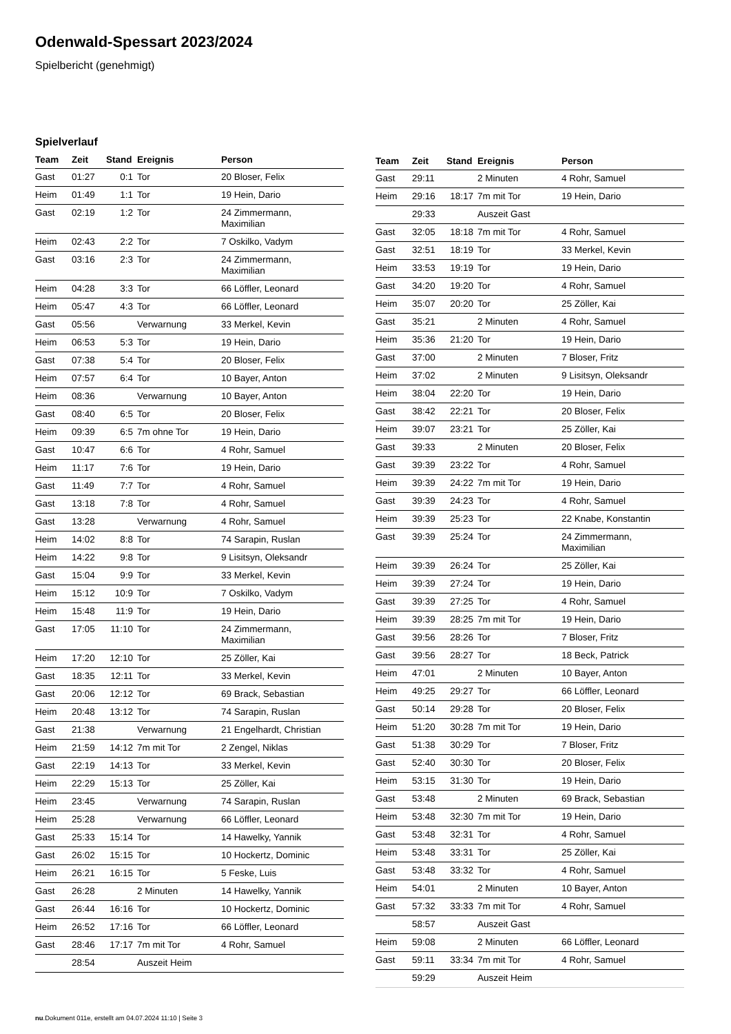Odenwald-Spessart 2023/2024
Spielbericht (genehmigt)
Spielverlauf
| Team | Zeit | Stand | Ereignis | Person |
| --- | --- | --- | --- | --- |
| Gast | 01:27 | 0:1 | Tor | 20 Bloser, Felix |
| Heim | 01:49 | 1:1 | Tor | 19 Hein, Dario |
| Gast | 02:19 | 1:2 | Tor | 24 Zimmermann, Maximilian |
| Heim | 02:43 | 2:2 | Tor | 7 Oskilko, Vadym |
| Gast | 03:16 | 2:3 | Tor | 24 Zimmermann, Maximilian |
| Heim | 04:28 | 3:3 | Tor | 66 Löffler, Leonard |
| Heim | 05:47 | 4:3 | Tor | 66 Löffler, Leonard |
| Gast | 05:56 | | Verwarnung | 33 Merkel, Kevin |
| Heim | 06:53 | 5:3 | Tor | 19 Hein, Dario |
| Gast | 07:38 | 5:4 | Tor | 20 Bloser, Felix |
| Heim | 07:57 | 6:4 | Tor | 10 Bayer, Anton |
| Heim | 08:36 | | Verwarnung | 10 Bayer, Anton |
| Gast | 08:40 | 6:5 | Tor | 20 Bloser, Felix |
| Heim | 09:39 | 6:5 | 7m ohne Tor | 19 Hein, Dario |
| Gast | 10:47 | 6:6 | Tor | 4 Rohr, Samuel |
| Heim | 11:17 | 7:6 | Tor | 19 Hein, Dario |
| Gast | 11:49 | 7:7 | Tor | 4 Rohr, Samuel |
| Gast | 13:18 | 7:8 | Tor | 4 Rohr, Samuel |
| Gast | 13:28 | | Verwarnung | 4 Rohr, Samuel |
| Heim | 14:02 | 8:8 | Tor | 74 Sarapin, Ruslan |
| Heim | 14:22 | 9:8 | Tor | 9 Lisitsyn, Oleksandr |
| Gast | 15:04 | 9:9 | Tor | 33 Merkel, Kevin |
| Heim | 15:12 | 10:9 | Tor | 7 Oskilko, Vadym |
| Heim | 15:48 | 11:9 | Tor | 19 Hein, Dario |
| Gast | 17:05 | 11:10 | Tor | 24 Zimmermann, Maximilian |
| Heim | 17:20 | 12:10 | Tor | 25 Zöller, Kai |
| Gast | 18:35 | 12:11 | Tor | 33 Merkel, Kevin |
| Gast | 20:06 | 12:12 | Tor | 69 Brack, Sebastian |
| Heim | 20:48 | 13:12 | Tor | 74 Sarapin, Ruslan |
| Gast | 21:38 | | Verwarnung | 21 Engelhardt, Christian |
| Heim | 21:59 | 14:12 | 7m mit Tor | 2 Zengel, Niklas |
| Gast | 22:19 | 14:13 | Tor | 33 Merkel, Kevin |
| Heim | 22:29 | 15:13 | Tor | 25 Zöller, Kai |
| Heim | 23:45 | | Verwarnung | 74 Sarapin, Ruslan |
| Heim | 25:28 | | Verwarnung | 66 Löffler, Leonard |
| Gast | 25:33 | 15:14 | Tor | 14 Hawelky, Yannik |
| Gast | 26:02 | 15:15 | Tor | 10 Hockertz, Dominic |
| Heim | 26:21 | 16:15 | Tor | 5 Feske, Luis |
| Gast | 26:28 | | 2 Minuten | 14 Hawelky, Yannik |
| Gast | 26:44 | 16:16 | Tor | 10 Hockertz, Dominic |
| Heim | 26:52 | 17:16 | Tor | 66 Löffler, Leonard |
| Gast | 28:46 | 17:17 | 7m mit Tor | 4 Rohr, Samuel |
| | 28:54 | | Auszeit Heim | |
| Team | Zeit | Stand | Ereignis | Person |
| --- | --- | --- | --- | --- |
| Gast | 29:11 | | 2 Minuten | 4 Rohr, Samuel |
| Heim | 29:16 | 18:17 | 7m mit Tor | 19 Hein, Dario |
| | 29:33 | | Auszeit Gast | |
| Gast | 32:05 | 18:18 | 7m mit Tor | 4 Rohr, Samuel |
| Gast | 32:51 | 18:19 | Tor | 33 Merkel, Kevin |
| Heim | 33:53 | 19:19 | Tor | 19 Hein, Dario |
| Gast | 34:20 | 19:20 | Tor | 4 Rohr, Samuel |
| Heim | 35:07 | 20:20 | Tor | 25 Zöller, Kai |
| Gast | 35:21 | | 2 Minuten | 4 Rohr, Samuel |
| Heim | 35:36 | 21:20 | Tor | 19 Hein, Dario |
| Gast | 37:00 | | 2 Minuten | 7 Bloser, Fritz |
| Heim | 37:02 | | 2 Minuten | 9 Lisitsyn, Oleksandr |
| Heim | 38:04 | 22:20 | Tor | 19 Hein, Dario |
| Gast | 38:42 | 22:21 | Tor | 20 Bloser, Felix |
| Heim | 39:07 | 23:21 | Tor | 25 Zöller, Kai |
| Gast | 39:33 | | 2 Minuten | 20 Bloser, Felix |
| Gast | 39:39 | 23:22 | Tor | 4 Rohr, Samuel |
| Heim | 39:39 | 24:22 | 7m mit Tor | 19 Hein, Dario |
| Gast | 39:39 | 24:23 | Tor | 4 Rohr, Samuel |
| Heim | 39:39 | 25:23 | Tor | 22 Knabe, Konstantin |
| Gast | 39:39 | 25:24 | Tor | 24 Zimmermann, Maximilian |
| Heim | 39:39 | 26:24 | Tor | 25 Zöller, Kai |
| Heim | 39:39 | 27:24 | Tor | 19 Hein, Dario |
| Gast | 39:39 | 27:25 | Tor | 4 Rohr, Samuel |
| Heim | 39:39 | 28:25 | 7m mit Tor | 19 Hein, Dario |
| Gast | 39:56 | 28:26 | Tor | 7 Bloser, Fritz |
| Gast | 39:56 | 28:27 | Tor | 18 Beck, Patrick |
| Heim | 47:01 | | 2 Minuten | 10 Bayer, Anton |
| Heim | 49:25 | 29:27 | Tor | 66 Löffler, Leonard |
| Gast | 50:14 | 29:28 | Tor | 20 Bloser, Felix |
| Heim | 51:20 | 30:28 | 7m mit Tor | 19 Hein, Dario |
| Gast | 51:38 | 30:29 | Tor | 7 Bloser, Fritz |
| Gast | 52:40 | 30:30 | Tor | 20 Bloser, Felix |
| Heim | 53:15 | 31:30 | Tor | 19 Hein, Dario |
| Gast | 53:48 | | 2 Minuten | 69 Brack, Sebastian |
| Heim | 53:48 | 32:30 | 7m mit Tor | 19 Hein, Dario |
| Gast | 53:48 | 32:31 | Tor | 4 Rohr, Samuel |
| Heim | 53:48 | 33:31 | Tor | 25 Zöller, Kai |
| Gast | 53:48 | 33:32 | Tor | 4 Rohr, Samuel |
| Heim | 54:01 | | 2 Minuten | 10 Bayer, Anton |
| Gast | 57:32 | 33:33 | 7m mit Tor | 4 Rohr, Samuel |
| | 58:57 | | Auszeit Gast | |
| Heim | 59:08 | | 2 Minuten | 66 Löffler, Leonard |
| Gast | 59:11 | 33:34 | 7m mit Tor | 4 Rohr, Samuel |
| | 59:29 | | Auszeit Heim | |
nu.Dokument 011e, erstellt am 04.07.2024 11:10 | Seite 3